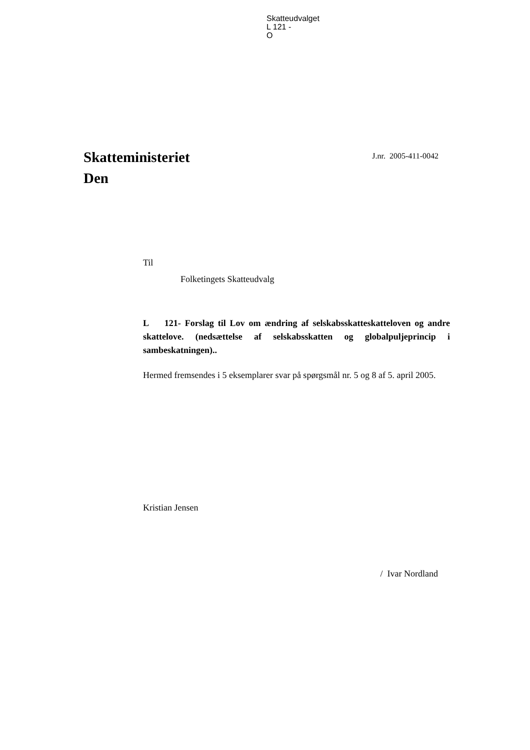Skatteudvalget
L 121 -
O
Skatteministeriet
Den
J.nr. 2005-411-0042
Til
Folketingets Skatteudvalg
L 121- Forslag til Lov om ændring af selskabsskatteskatteloven og andre skattelove. (nedsættelse af selskabsskatten og globalpuljeprincip i sambeskatningen)..
Hermed fremsendes i 5 eksemplarer svar på spørgsmål nr. 5 og 8 af 5. april 2005.
Kristian Jensen
/ Ivar Nordland